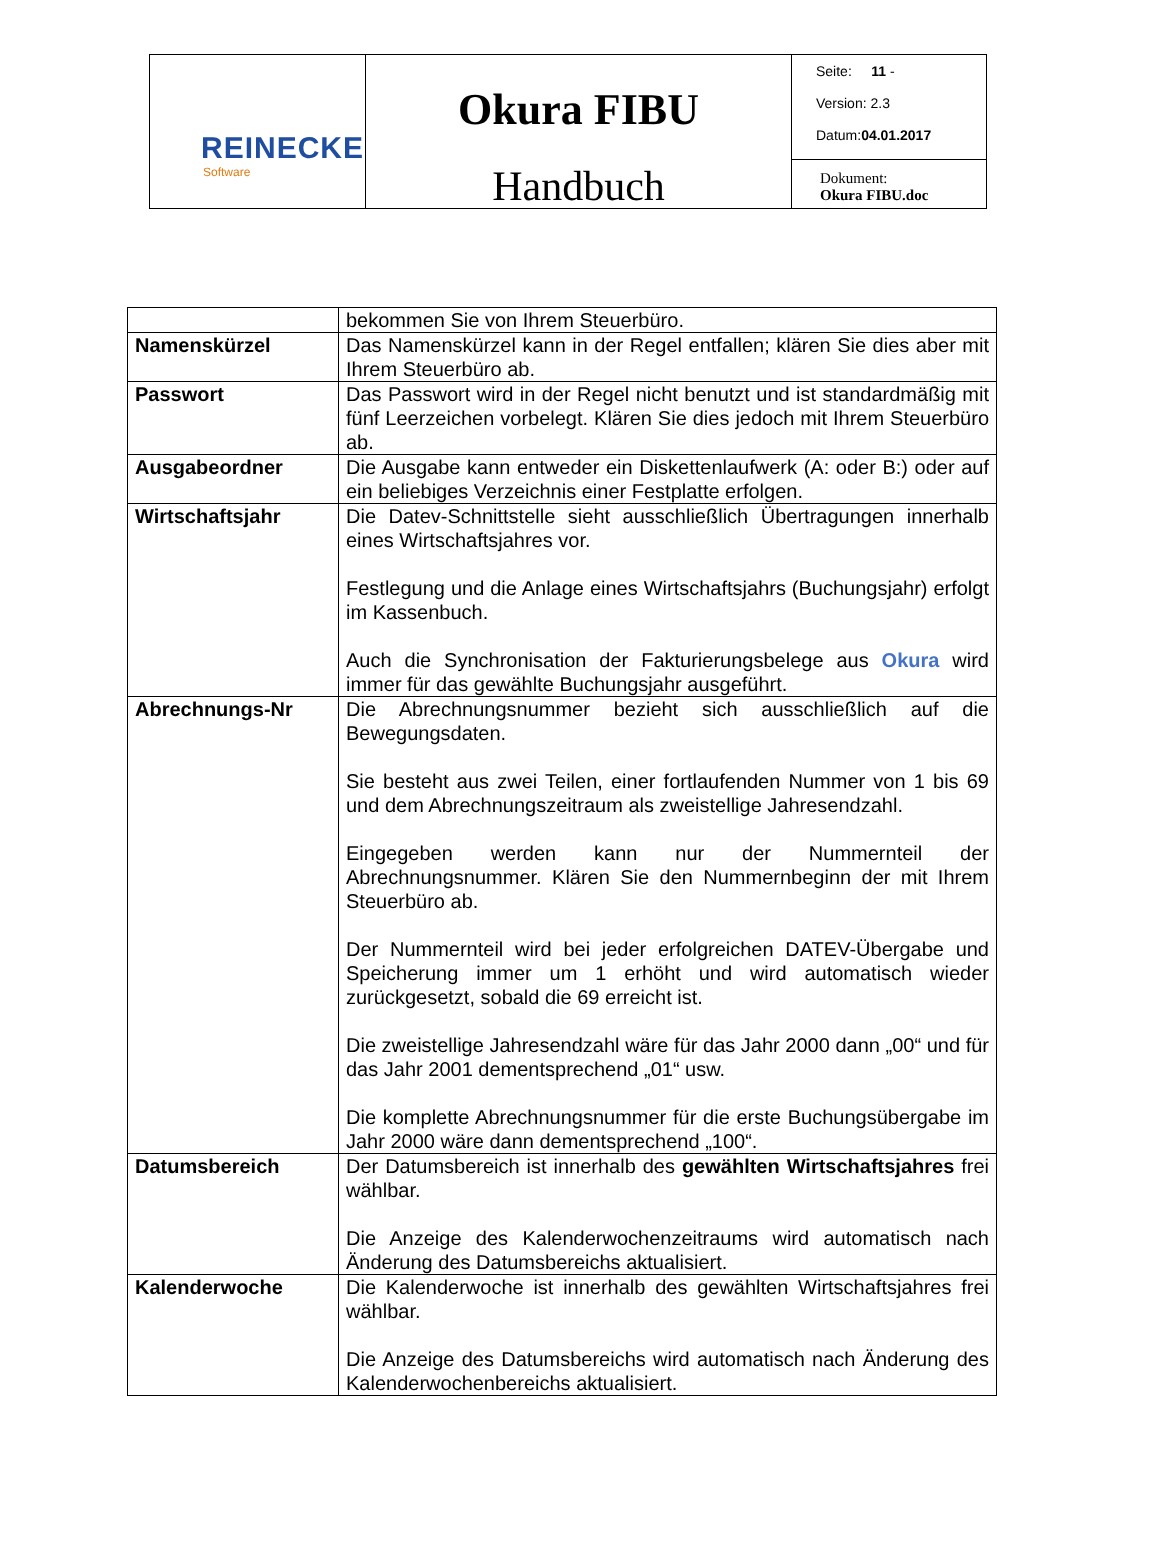| REINECKE Software | Okura FIBU Handbuch | Seite: 11 - Version: 2.3 Datum: 04.01.2017 |
| | | Dokument: Okura FIBU.doc |
| | bekommen Sie von Ihrem Steuerbüro. |
| Namenskürzel | Das Namenskürzel kann in der Regel entfallen; klären Sie dies aber mit Ihrem Steuerbüro ab. |
| Passwort | Das Passwort wird in der Regel nicht benutzt und ist standardmäßig mit fünf Leerzeichen vorbelegt. Klären Sie dies jedoch mit Ihrem Steuerbüro ab. |
| Ausgabeordner | Die Ausgabe kann entweder ein Diskettenlaufwerk (A: oder B:) oder auf ein beliebiges Verzeichnis einer Festplatte erfolgen. |
| Wirtschaftsjahr | Die Datev-Schnittstelle sieht ausschließlich Übertragungen innerhalb eines Wirtschaftsjahres vor. Festlegung und die Anlage eines Wirtschaftsjahrs (Buchungsjahr) erfolgt im Kassenbuch. Auch die Synchronisation der Fakturierungsbelege aus Okura wird immer für das gewählte Buchungsjahr ausgeführt. |
| Abrechnungs-Nr | Die Abrechnungsnummer bezieht sich ausschließlich auf die Bewegungsdaten. Sie besteht aus zwei Teilen, einer fortlaufenden Nummer von 1 bis 69 und dem Abrechnungszeitraum als zweistellige Jahresendzahl. Eingegeben werden kann nur der Nummernteil der Abrechnungsnummer. Klären Sie den Nummernbeginn der mit Ihrem Steuerbüro ab. Der Nummernteil wird bei jeder erfolgreichen DATEV-Übergabe und Speicherung immer um 1 erhöht und wird automatisch wieder zurückgesetzt, sobald die 69 erreicht ist. Die zweistellige Jahresendzahl wäre für das Jahr 2000 dann „00“ und für das Jahr 2001 dementsprechend „01“ usw. Die komplette Abrechnungsnummer für die erste Buchungsübergabe im Jahr 2000 wäre dann dementsprechend „100“. |
| Datumsbereich | Der Datumsbereich ist innerhalb des gewählten Wirtschaftsjahres frei wählbar. Die Anzeige des Kalenderwochenzeitraums wird automatisch nach Änderung des Datumsbereichs aktualisiert. |
| Kalenderwoche | Die Kalenderwoche ist innerhalb des gewählten Wirtschaftsjahres frei wählbar. Die Anzeige des Datumsbereichs wird automatisch nach Änderung des Kalenderwochenbereichs aktualisiert. |